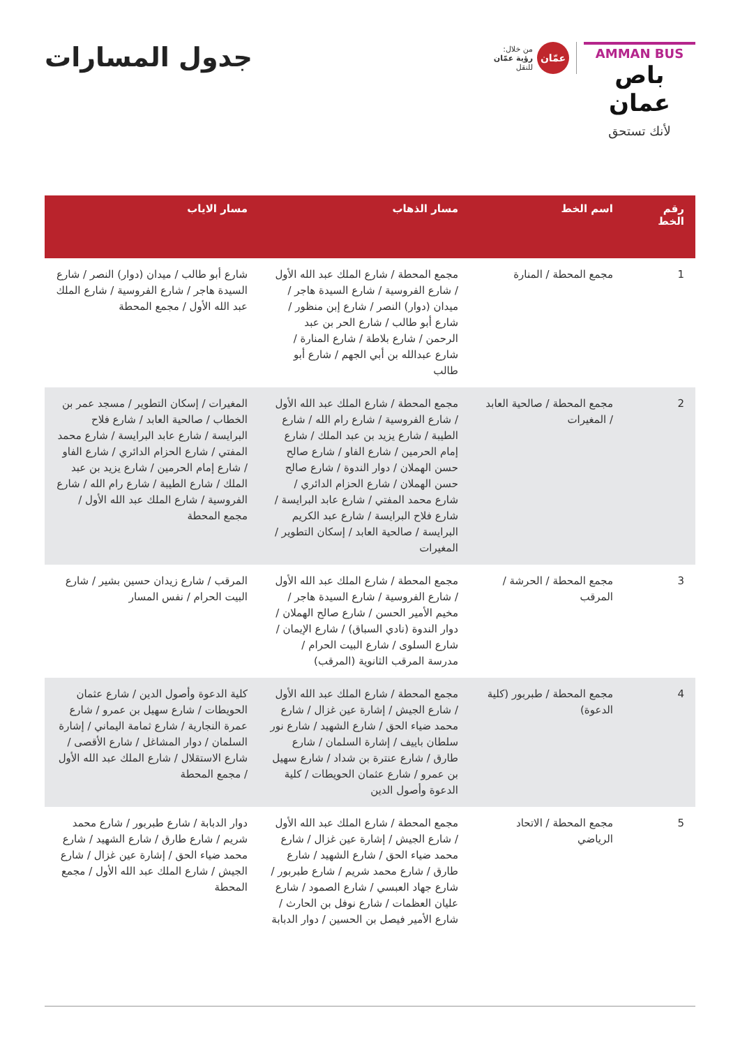AMMAN BUS
باص عمان
لأنك تستحق
عمّان
من خلال:
رؤية عمّان
للنقل
جدول المسارات
| رقم الخط | اسم الخط | مسار الذهاب | مسار الاياب |
| --- | --- | --- | --- |
| 1 | مجمع المحطة / المنارة | مجمع المحطة / شارع الملك عبد الله الأول / شارع الفروسية / شارع السيدة هاجر / ميدان (دوار) النصر / شارع إبن منظور / شارع أبو طالب / شارع الحر بن عبد الرحمن / شارع بلاطة / شارع المنارة / شارع عبدالله بن أبي الجهم / شارع أبو طالب | شارع أبو طالب / ميدان (دوار) النصر / شارع السيدة هاجر / شارع الفروسية / شارع الملك عبد الله الأول / مجمع المحطة |
| 2 | مجمع المحطة / صالحية العابد / المغيرات | مجمع المحطة / شارع الملك عبد الله الأول / شارع الفروسية / شارع رام الله / شارع الطيبة / شارع يزيد بن عبد الملك / شارع إمام الحرمين / شارع الفاو / شارع صالح حسن الهملان / دوار الندوة / شارع صالح حسن الهملان / شارع الحزام الدائري / شارع محمد المفتي / شارع عابد البرايسة / شارع فلاح البرايسة / شارع عبد الكريم البرايسة / صالحية العابد / إسكان التطوير / المغيرات | المغيرات / إسكان التطوير / مسجد عمر بن الخطاب / صالحية العابد / شارع فلاح البرايسة / شارع عابد البرايسة / شارع محمد المفتي / شارع الحزام الدائري / شارع الفاو / شارع إمام الحرمين / شارع يزيد بن عبد الملك / شارع الطيبة / شارع رام الله / شارع الفروسية / شارع الملك عبد الله الأول / مجمع المحطة |
| 3 | مجمع المحطة / الحرشة / المرقب | مجمع المحطة / شارع الملك عبد الله الأول / شارع الفروسية / شارع السيدة هاجر / مخيم الأمير الحسن / شارع صالح الهملان / دوار الندوة (نادي السباق) / شارع الإيمان / شارع السلوى / شارع البيت الحرام / مدرسة المرقب الثانوية (المرقب) | المرقب / شارع زيدان حسين بشير / شارع البيت الحرام / نفس المسار |
| 4 | مجمع المحطة / طبربور (كلية الدعوة) | مجمع المحطة / شارع الملك عبد الله الأول / شارع الجيش / إشارة عين غزال / شارع محمد ضياء الحق / شارع الشهيد / شارع نور سلطان باييف / إشارة السلمان / شارع طارق / شارع عنترة بن شداد / شارع سهيل بن عمرو / شارع عثمان الحويطات / كلية الدعوة وأصول الدين | كلية الدعوة وأصول الدين / شارع عثمان الحويطات / شارع سهيل بن عمرو / شارع عمرة النجارية / شارع ثمامة اليماني / إشارة السلمان / دوار المشاغل / شارع الأقصى / شارع الاستقلال / شارع الملك عبد الله الأول / مجمع المحطة |
| 5 | مجمع المحطة / الاتحاد الرياضي | مجمع المحطة / شارع الملك عبد الله الأول / شارع الجيش / إشارة عين غزال / شارع محمد ضياء الحق / شارع الشهيد / شارع طارق / شارع محمد شريم / شارع طبربور / شارع جهاد العبسي / شارع الصمود / شارع عليان العظمات / شارع نوفل بن الحارث / شارع الأمير فيصل بن الحسين / دوار الدبابة | دوار الدبابة / شارع طبربور / شارع محمد شريم / شارع طارق / شارع الشهيد / شارع محمد ضياء الحق / إشارة عين غزال / شارع الجيش / شارع الملك عبد الله الأول / مجمع المحطة |